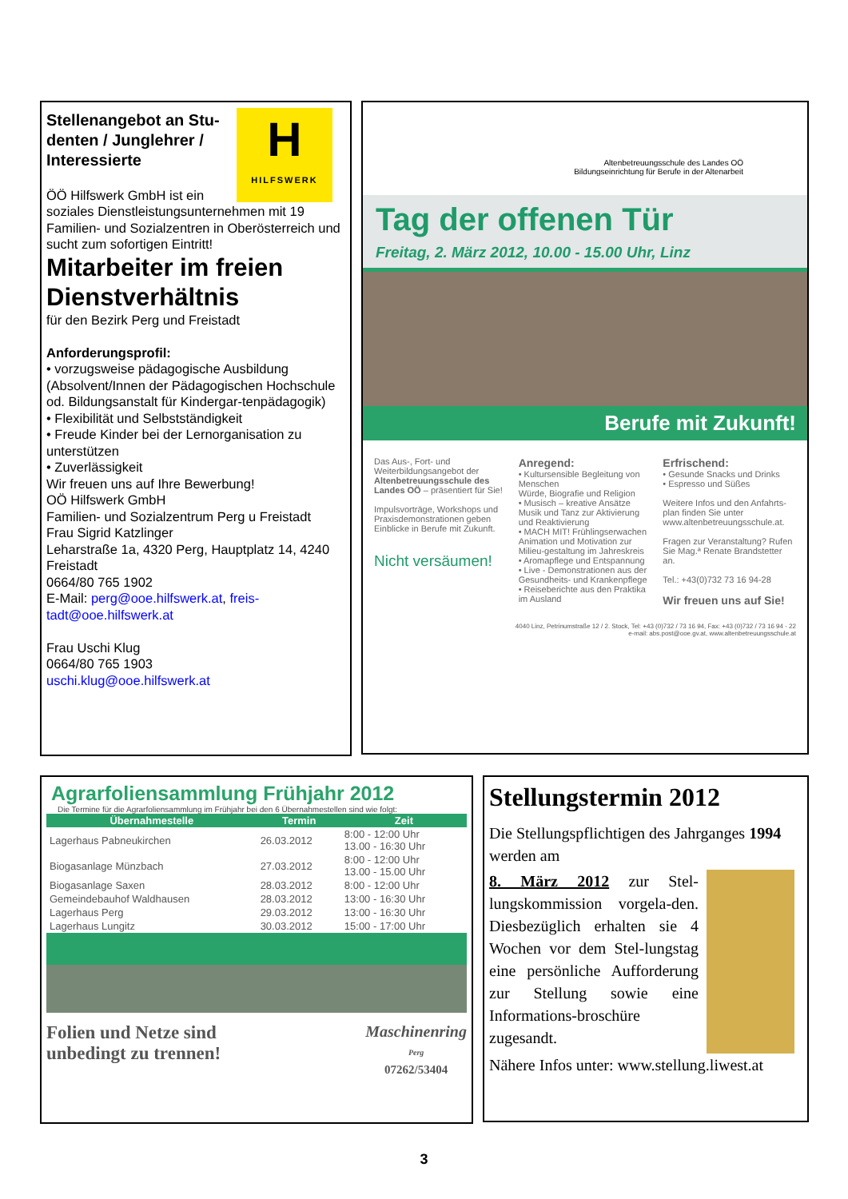H
HILFSWERK
Stellenangebot an Stu-denten / Junglehrer / Interessierte
ÖÖ Hilfswerk GmbH ist ein soziales Dienstleistungsunternehmen mit 19 Familien- und Sozialzentren in Oberösterreich und sucht zum sofortigen Eintritt!
Mitarbeiter im freien Dienstverhältnis
für den Bezirk Perg und Freistadt
Anforderungsprofil:
• vorzugsweise pädagogische Ausbildung (Absolvent/Innen der Pädagogischen Hochschule od. Bildungsanstalt für Kindergar-tenpädagogik)
• Flexibilität und Selbstständigkeit
• Freude Kinder bei der Lernorganisation zu unterstützen
• Zuverlässigkeit
Wir freuen uns auf Ihre Bewerbung!
OÖ Hilfswerk GmbH
Familien- und Sozialzentrum Perg u Freistadt
Frau Sigrid Katzlinger
Leharstraße 1a, 4320 Perg, Hauptplatz 14, 4240 Freistadt
0664/80 765 1902
E-Mail: perg@ooe.hilfswerk.at, freis-tadt@ooe.hilfswerk.at
Frau Uschi Klug
0664/80 765 1903
uschi.klug@ooe.hilfswerk.at
Altenbetreuungsschule des Landes OÖ
Bildungseinrichtung für Berufe in der Altenarbeit
Tag der offenen Tür
Freitag, 2. März 2012, 10.00 - 15.00 Uhr, Linz
Berufe mit Zukunft!
Das Aus-, Fort- und Weiterbildungsangebot der Altenbetreuungsschule des Landes OÖ – präsentiert für Sie!
Impulsvorträge, Workshops und Praxisdemonstrationen geben Einblicke in Berufe mit Zukunft.
Nicht versäumen!
Anregend:
• Kultursensible Begleitung von Menschen
Würde, Biografie und Religion
• Musisch – kreative Ansätze
Musik und Tanz zur Aktivierung und Reaktivierung
• MACH MIT! Frühlingserwachen
Animation und Motivation zur Milieu-gestaltung im Jahreskreis
• Aromapflege und Entspannung
• Live - Demonstrationen aus der Gesundheits- und Krankenpflege
• Reiseberichte aus den Praktika im Ausland
Erfrischend:
• Gesunde Snacks und Drinks
• Espresso und Süßes
Weitere Infos und den Anfahrts-plan finden Sie unter www.altenbetreuungsschule.at.
Fragen zur Veranstaltung? Rufen Sie Mag.ª Renate Brandstetter an.
Tel.: +43(0)732 73 16 94-28
Wir freuen uns auf Sie!
4040 Linz, Petrinumstraße 12 / 2. Stock, Tel: +43 (0)732 / 73 16 94, Fax: +43 (0)732 / 73 16 94 - 22
e-mail: abs.post@ooe.gv.at, www.altenbetreuungsschule.at
Agrarfoliensammlung Frühjahr 2012
Die Termine für die Agrarfoliensammlung im Frühjahr bei den 6 Übernahmestellen sind wie folgt:
| Übernahmestelle | Termin | Zeit |
| --- | --- | --- |
| Lagerhaus Pabneukirchen | 26.03.2012 | 8:00 - 12:00 Uhr 13.00 - 16:30 Uhr |
| Biogasanlage Münzbach | 27.03.2012 | 8:00 - 12:00 Uhr 13.00 - 15.00 Uhr |
| Biogasanlage Saxen | 28.03.2012 | 8:00 - 12:00 Uhr |
| Gemeindebauhof Waldhausen | 28.03.2012 | 13:00 - 16:30 Uhr |
| Lagerhaus Perg | 29.03.2012 | 13:00 - 16:30 Uhr |
| Lagerhaus Lungitz | 30.03.2012 | 15:00 - 17:00 Uhr |
Folien und Netze sind
unbedingt zu trennen!
Maschinenring
Perg
07262/53404
Stellungstermin 2012
Die Stellungspflichtigen des Jahrganges 1994 werden am
8. März 2012 zur Stel-lungskommission vorgela-den. Diesbezüglich erhalten sie 4 Wochen vor dem Stel-lungstag eine persönliche Aufforderung zur Stellung sowie eine Informations-broschüre zugesandt.
Nähere Infos unter: www.stellung.liwest.at
3